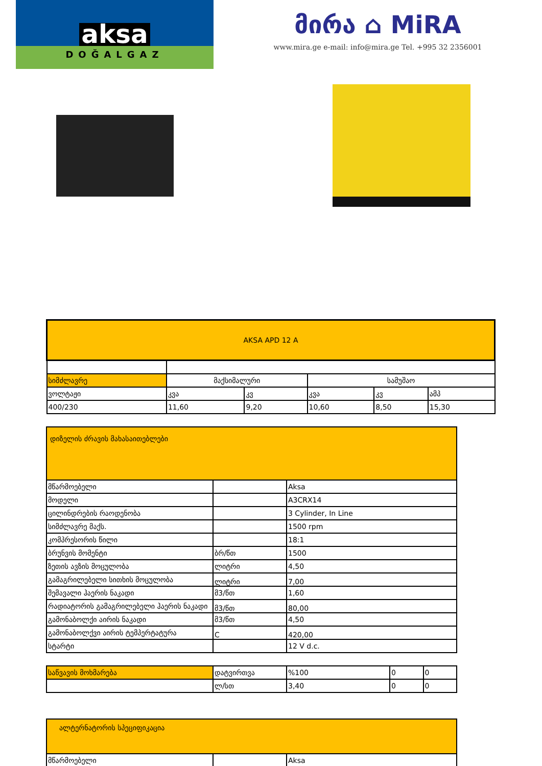aksa
DOĞALGAZ
მირა ⌂ MiRA
www.mira.ge e-mail: info@mira.ge Tel. +995 32 2356001
| AKSA APD 12 A | | | | | |
| --- | --- | --- | --- | --- | --- |
| სიმძლავრე | მაქსიმალური | | სამუშაო | | |
| ვოლტაჟი | კვა | კვ | კვა | კვ | ამპ |
| 400/230 | 11,60 | 9,20 | 10,60 | 8,50 | 15,30 |
| დიზელის ძრავის მახასაითებლები | | |
| --- | --- | --- |
| მწარმოებელი | | Aksa |
| მოდელი | | A3CRX14 |
| ცილინდრების რაოდენობა | | 3 Cylinder, In Line |
| სიმძლავრე მაქს. | | 1500 rpm |
| კომპრესორის წილი | | 18:1 |
| ბრუნვის მომენტი | ბრ/წთ | 1500 |
| ზეთის ავზის მოცულობა | ლიტრი | 4,50 |
| გამაგრილებელი სითხის მოცულობა | ლიტრი | 7,00 |
| შემავალი ჰაერის ნაკადი | მ3/წთ | 1,60 |
| რადიატორის გამაგრილებელი ჰაერის ნაკადი | მ3/წთ | 80,00 |
| გამონაბოლქი აირის ნაკადი | მ3/წთ | 4,50 |
| გამონაბოლქვი აირის ტემპერტატურა | C | 420,00 |
| სტარტი | | 12 V d.c. |
| საწვავის მოხმარება | დატვირთვა | %100 | 0 | 0 |
| | ლ/სთ | 3,40 | 0 | 0 |
| ალტერნატორის სპეციფიკაცია | | |
| --- | --- | --- |
| მწარმოებელი | | Aksa |